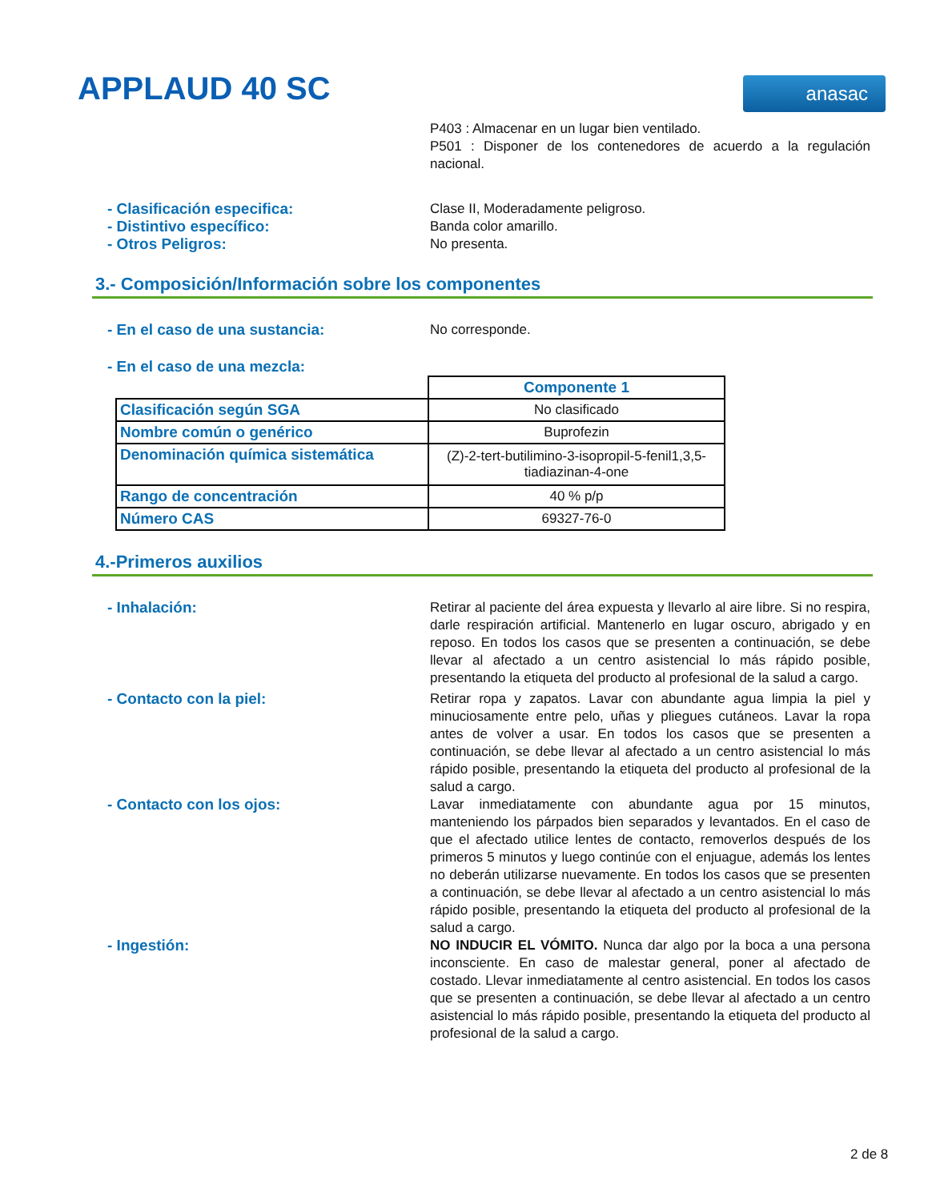APPLAUD 40 SC anasac
P403 : Almacenar en un lugar bien ventilado.
P501 : Disponer de los contenedores de acuerdo a la regulación nacional.
- Clasificación especifica:
Clase II, Moderadamente peligroso.
- Distintivo específico:
Banda color amarillo.
- Otros Peligros:
No presenta.
3.- Composición/Información sobre los componentes
- En el caso de una sustancia:
No corresponde.
- En el caso de una mezcla:
| | Componente 1 |
| Clasificación según SGA | No clasificado |
| Nombre común o genérico | Buprofezin |
| Denominación química sistemática | (Z)-2-tert-butilimino-3-isopropil-5-fenil1,3,5-tiadiazinan-4-one |
| Rango de concentración | 40 % p/p |
| Número CAS | 69327-76-0 |
4.-Primeros auxilios
- Inhalación:
Retirar al paciente del área expuesta y llevarlo al aire libre. Si no respira, darle respiración artificial. Mantenerlo en lugar oscuro, abrigado y en reposo. En todos los casos que se presenten a continuación, se debe llevar al afectado a un centro asistencial lo más rápido posible, presentando la etiqueta del producto al profesional de la salud a cargo.
- Contacto con la piel:
Retirar ropa y zapatos. Lavar con abundante agua limpia la piel y minuciosamente entre pelo, uñas y pliegues cutáneos. Lavar la ropa antes de volver a usar. En todos los casos que se presenten a continuación, se debe llevar al afectado a un centro asistencial lo más rápido posible, presentando la etiqueta del producto al profesional de la salud a cargo.
- Contacto con los ojos:
Lavar inmediatamente con abundante agua por 15 minutos, manteniendo los párpados bien separados y levantados. En el caso de que el afectado utilice lentes de contacto, removerlos después de los primeros 5 minutos y luego continúe con el enjuague, además los lentes no deberán utilizarse nuevamente. En todos los casos que se presenten a continuación, se debe llevar al afectado a un centro asistencial lo más rápido posible, presentando la etiqueta del producto al profesional de la salud a cargo.
- Ingestión:
NO INDUCIR EL VÓMITO. Nunca dar algo por la boca a una persona inconsciente. En caso de malestar general, poner al afectado de costado. Llevar inmediatamente al centro asistencial. En todos los casos que se presenten a continuación, se debe llevar al afectado a un centro asistencial lo más rápido posible, presentando la etiqueta del producto al profesional de la salud a cargo.
2 de 8